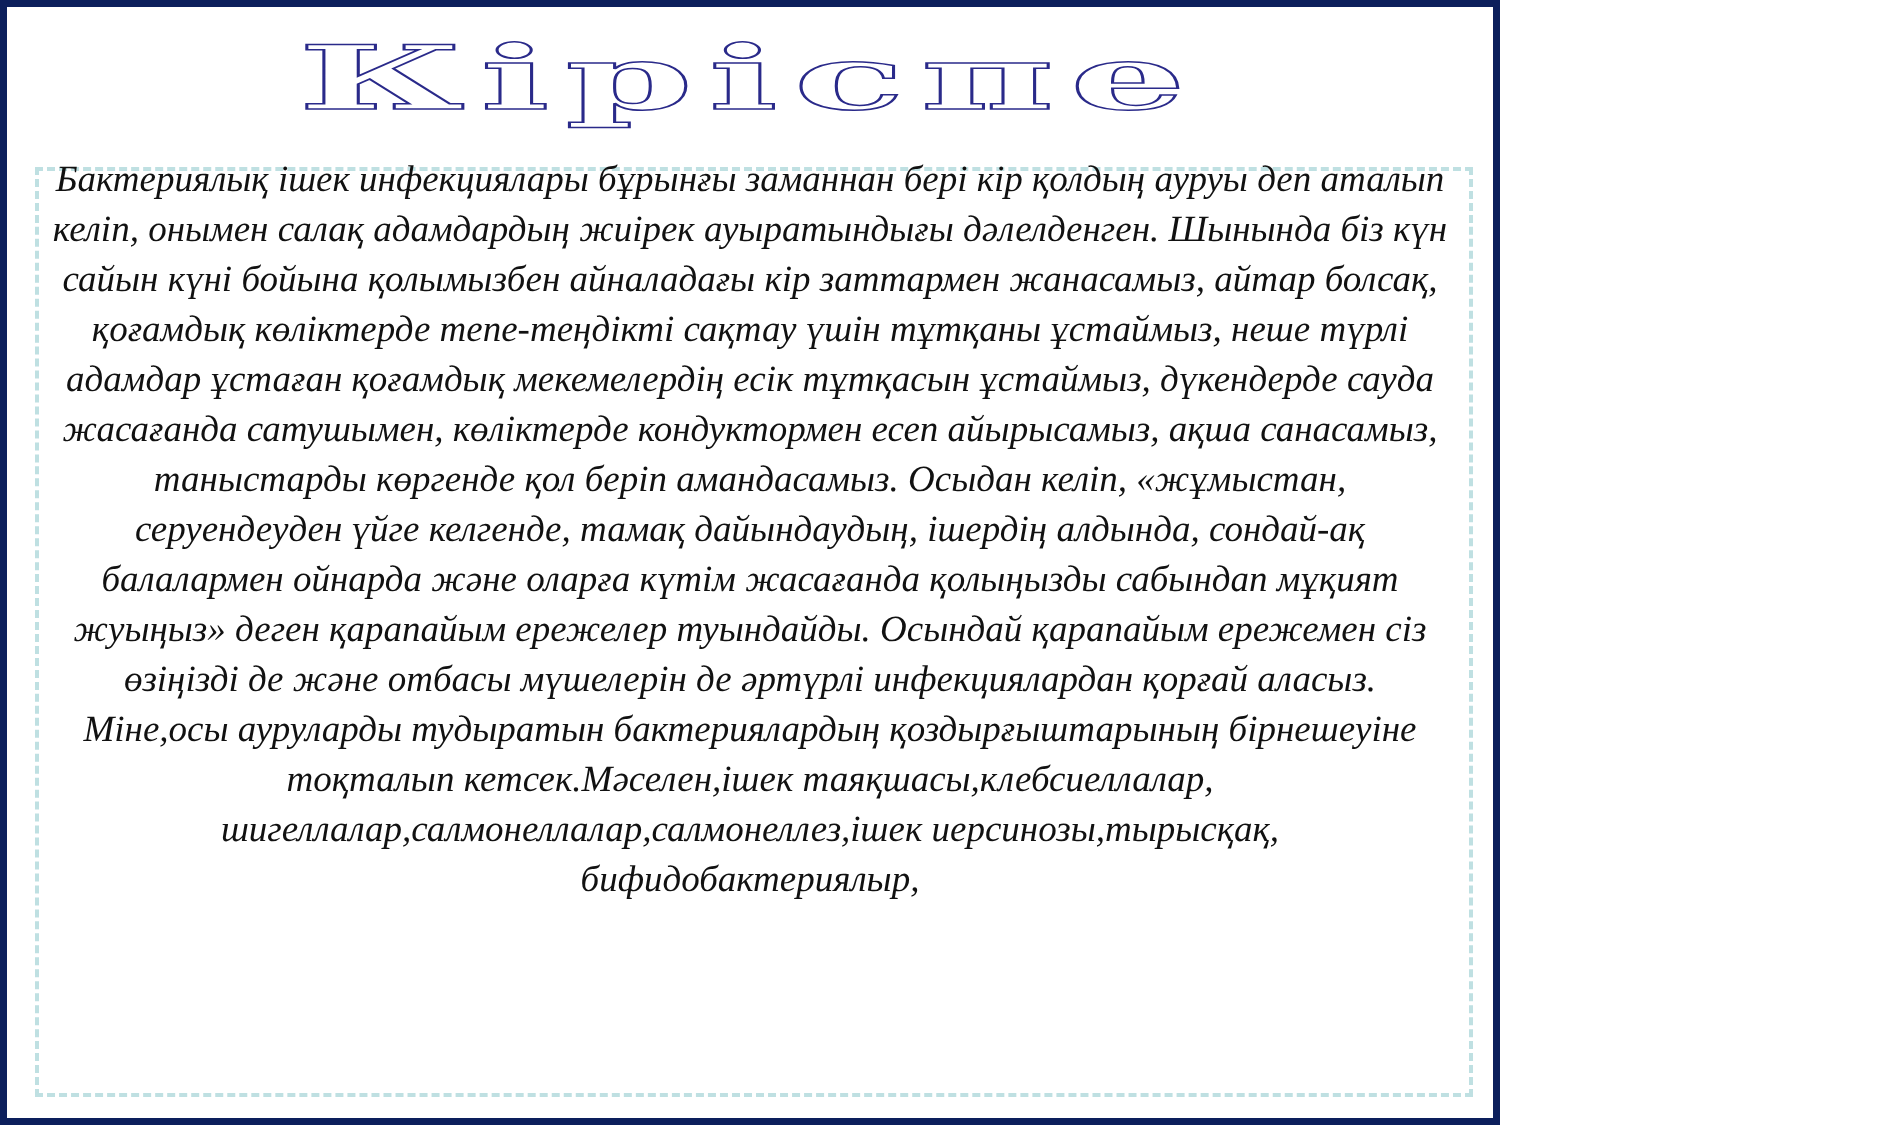Кіріспе
Бактериялық ішек инфекциялары бұрынғы заманнан бері кір қолдың ауруы деп аталып келіп, онымен салақ адамдардың жиірек ауыратындығы дәлелденген. Шынында біз күн сайын күні бойына қолымызбен айналадағы кір заттармен жанасамыз, айтар болсақ, қоғамдық көліктерде тепе-теңдікті сақтау үшін тұтқаны ұстаймыз, неше түрлі адамдар ұстаған қоғамдық мекемелердің есік тұтқасын ұстаймыз, дүкендерде сауда жасағанда сатушымен, көліктерде кондуктормен есеп айырысамыз, ақша санасамыз, таныстарды көргенде қол беріп амандасамыз. Осыдан келіп, «жұмыстан, серуендеуден үйге келгенде, тамақ дайындаудың, ішердің алдында, сондай-ақ балалармен ойнарда және оларға күтім жасағанда қолыңызды сабындап мұқият жуыңыз» деген қарапайым ережелер туындайды. Осындай қарапайым ережемен сіз өзіңізді де және отбасы мүшелерін де әртүрлі инфекциялардан қорғай аласыз.
Міне,осы ауруларды тудыратын бактериялардың қоздырғыштарының бірнешеуіне тоқталып кетсек.Мәселен,ішек таяқшасы,клебсиеллалар, шигеллалар,салмонеллалар,салмонеллез,ішек иерсинозы,тырысқақ, бифидобактериялыр,